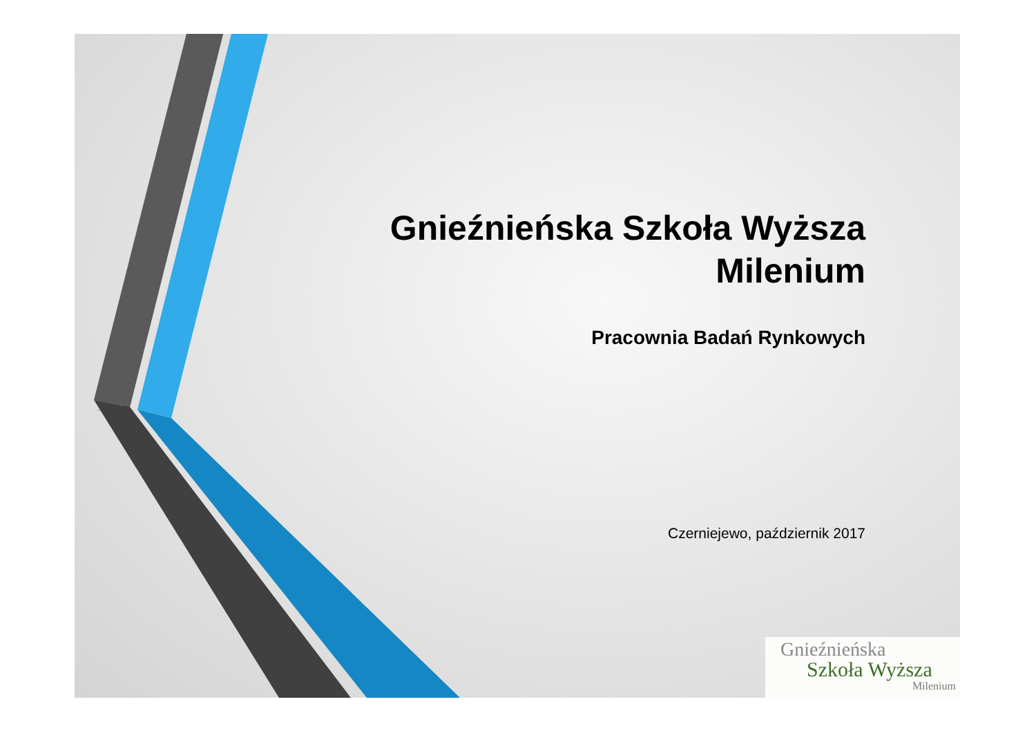Gnieźnieńska Szkoła Wyższa
Milenium
Pracownia Badań Rynkowych
Czerniejewo, październik 2017
Gnieźnieńska
Szkoła Wyższa
Milenium